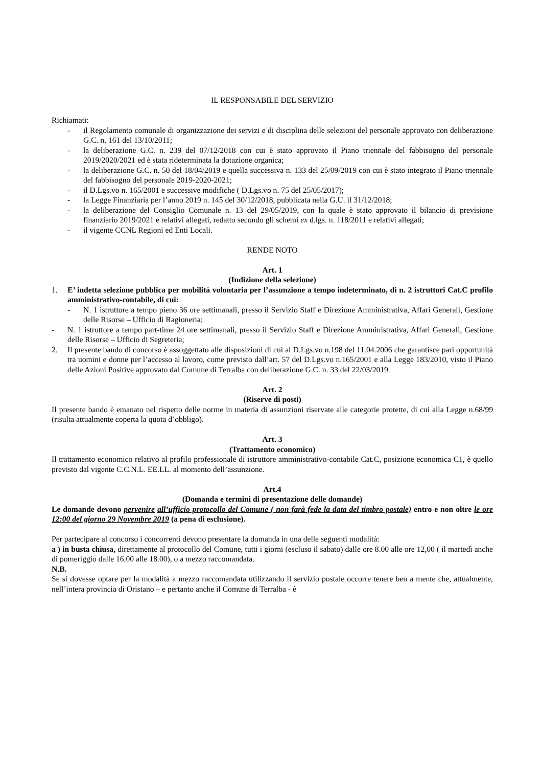IL RESPONSABILE DEL SERVIZIO
Richiamati:
- il Regolamento comunale di organizzazione dei servizi e di disciplina delle selezioni del personale approvato con deliberazione G.C. n. 161 del 13/10/2011;
- la deliberazione G.C. n. 239 del 07/12/2018 con cui è stato approvato il Piano triennale del fabbisogno del personale 2019/2020/2021 ed è stata rideterminata la dotazione organica;
- la deliberazione G.C. n. 50 del 18/04/2019 e quella successiva n. 133 del 25/09/2019 con cui è stato integrato il Piano triennale del fabbisogno del personale 2019-2020-2021;
- il D.Lgs.vo n. 165/2001 e successive modifiche ( D.Lgs.vo n. 75 del 25/05/2017);
- la Legge Finanziaria per l’anno 2019 n. 145 del 30/12/2018, pubblicata nella G.U. il 31/12/2018;
- la deliberazione del Consiglio Comunale n. 13 del 29/05/2019, con la quale è stato approvato il bilancio di previsione finanziario 2019/2021 e relativi allegati, redatto secondo gli schemi ex d.lgs. n. 118/2011 e relativi allegati;
- il vigente CCNL Regioni ed Enti Locali.
RENDE NOTO
Art. 1
(Indizione della selezione)
1. E’ indetta selezione pubblica per mobilità volontaria per l’assunzione a tempo indeterminato, di n. 2 istruttori Cat.C profilo amministrativo-contabile, di cui:
- N. 1 istruttore a tempo pieno 36 ore settimanali, presso il Servizio Staff e Direzione Amministrativa, Affari Generali, Gestione delle Risorse – Ufficio di Ragioneria;
- N. 1 istruttore a tempo part-time 24 ore settimanali, presso il Servizio Staff e Direzione Amministrativa, Affari Generali, Gestione delle Risorse – Ufficio di Segreteria;
2. Il presente bando di concorso è assoggettato alle disposizioni di cui al D.Lgs.vo n.198 del 11.04.2006 che garantisce pari opportunità tra uomini e donne per l’accesso al lavoro, come previsto dall’art. 57 del D.Lgs.vo n.165/2001 e alla Legge 183/2010, visto il Piano delle Azioni Positive approvato dal Comune di Terralba con deliberazione G.C. n. 33 del 22/03/2019.
Art. 2
(Riserve di posti)
Il presente bando è emanato nel rispetto delle norme in materia di assunzioni riservate alle categorie protette, di cui alla Legge n.68/99 (risulta attualmente coperta la quota d’obbligo).
Art. 3
(Trattamento economico)
Il trattamento economico relativo al profilo professionale di istruttore amministrativo-contabile Cat.C, posizione economica C1, è quello previsto dal vigente C.C.N.L. EE.LL. al momento dell’assunzione.
Art.4
(Domanda e termini di presentazione delle domande)
Le domande devono pervenire all’ufficio protocollo del Comune ( non farà fede la data del timbro postale) entro e non oltre le ore 12:00 del giorno 29 Novembre 2019 (a pena di esclusione).
Per partecipare al concorso i concorrenti devono presentare la domanda in una delle seguenti modalità:
a ) in busta chiusa, direttamente al protocollo del Comune, tutti i giorni (escluso il sabato) dalle ore 8.00 alle ore 12,00 ( il martedì anche di pomeriggio dalle 16.00 alle 18.00), o a mezzo raccomandata.
N.B.
Se si dovesse optare per la modalità a mezzo raccomandata utilizzando il servizio postale occorre tenere ben a mente che, attualmente, nell’intera provincia di Oristano – e pertanto anche il Comune di Terralba - è